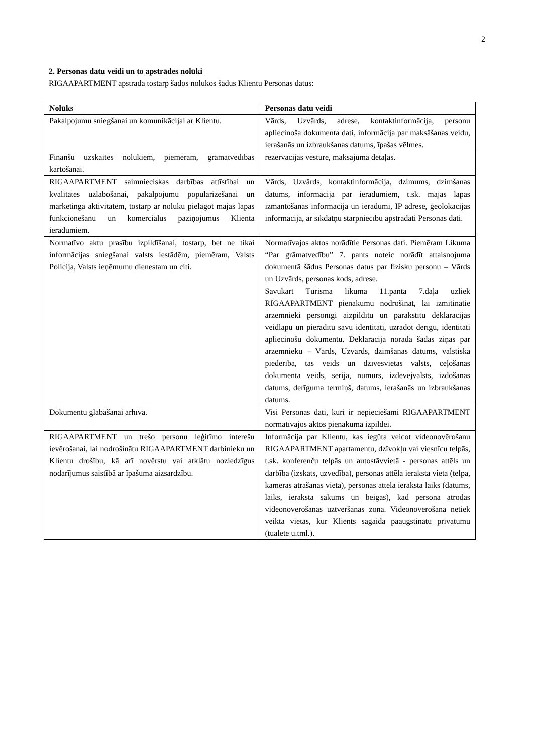2
2. Personas datu veidi un to apstrādes nolūki
RIGAAPARTMENT apstrādā tostarp šādos nolūkos šādus Klientu Personas datus:
| Nolūks | Personas datu veidi |
| --- | --- |
| Pakalpojumu sniegšanai un komunikācijai ar Klientu. | Vārds, Uzvārds, adrese, kontaktinformācija, personu apliecinoša dokumenta dati, informācija par maksāšanas veidu, ierašanās un izbraukšanas datums, īpašas vēlmes. |
| Finanšu uzskaites nolūkiem, piemēram, grāmatvedības kārtošanai. | rezervācijas vēsture, maksājuma detaļas. |
| RIGAAPARTMENT saimnieciskas darbības attīstībai un kvalitātes uzlabošanai, pakalpojumu popularizēšanai un mārketinga aktivitātēm, tostarp ar nolūku pielāgot mājas lapas funkcionēšanu un komerciālus paziņojumus Klienta ieradumiem. | Vārds, Uzvārds, kontaktinformācija, dzimums, dzimšanas datums, informācija par ieradumiem, t.sk. mājas lapas izmantošanas informācija un ieradumi, IP adrese, ģeolokācijas informācija, ar sīkdatņu starpniecību apstrādāti Personas dati. |
| Normatīvo aktu prasību izpildīšanai, tostarp, bet ne tikai informācijas sniegšanai valsts iestādēm, piemēram, Valsts Policija, Valsts ieņēmumu dienestam un citi. | Normatīvajos aktos norādītie Personas dati. Piemēram Likuma “Par grāmatvedību” 7. pants noteic norādīt attaisnojuma dokumentā šādus Personas datus par fizisku personu – Vārds un Uzvārds, personas kods, adrese. Savukārt Tūrisma likuma 11.panta 7.daļa uzliek RIGAAPARTMENT pienākumu nodrošināt, lai izmitinātie ārzemnieki personīgi aizpildītu un parakstītu deklarācijas veidlapu un pierādītu savu identitāti, uzrādot derīgu, identitāti apliecinošu dokumentu. Deklarācijā norāda šādas ziņas par ārzemnieku – Vārds, Uzvārds, dzimšanas datums, valstiskā piederība, tās veids un dzīvesvietas valsts, ceļošanas dokumenta veids, sērija, numurs, izdevējvalsts, izdošanas datums, derīguma termiņš, datums, ierašanās un izbraukšanas datums. |
| Dokumentu glabāšanai arhīvā. | Visi Personas dati, kuri ir nepieciešami RIGAAPARTMENT normatīvajos aktos pienākuma izpildei. |
| RIGAAPARTMENT un trešo personu leģitīmo interešu ievērošanai, lai nodrošinātu RIGAAPARTMENT darbinieku un Klientu drošību, kā arī novērstu vai atklātu noziedzīgus nodarījumus saistībā ar īpašuma aizsardzību. | Informācija par Klientu, kas iegūta veicot videonovērošanu RIGAAPARTMENT apartamentu, dzīvokļu vai viesnīcu telpās, t.sk. konferenču telpās un autostāvvietā - personas attēls un darbība (izskats, uzvedība), personas attēla ieraksta vieta (telpa, kameras atrašanās vieta), personas attēla ieraksta laiks (datums, laiks, ieraksta sākums un beigas), kad persona atrodas videonovērošanas uztveršanas zonā. Videonovērošana netiek veikta vietās, kur Klients sagaida paaugstinātu privātumu (tualetē u.tml.). |